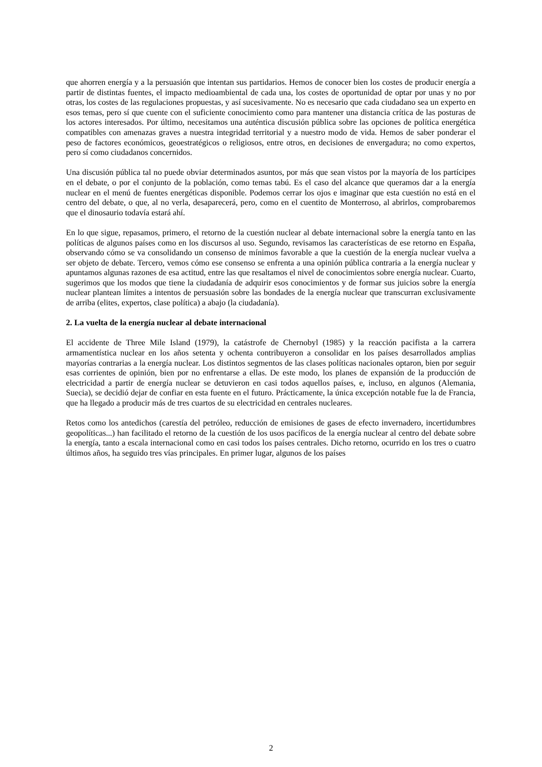que ahorren energía y a la persuasión que intentan sus partidarios. Hemos de conocer bien los costes de producir energía a partir de distintas fuentes, el impacto medioambiental de cada una, los costes de oportunidad de optar por unas y no por otras, los costes de las regulaciones propuestas, y así sucesivamente. No es necesario que cada ciudadano sea un experto en esos temas, pero sí que cuente con el suficiente conocimiento como para mantener una distancia crítica de las posturas de los actores interesados. Por último, necesitamos una auténtica discusión pública sobre las opciones de política energética compatibles con amenazas graves a nuestra integridad territorial y a nuestro modo de vida. Hemos de saber ponderar el peso de factores económicos, geoestratégicos o religiosos, entre otros, en decisiones de envergadura; no como expertos, pero sí como ciudadanos concernidos.
Una discusión pública tal no puede obviar determinados asuntos, por más que sean vistos por la mayoría de los partícipes en el debate, o por el conjunto de la población, como temas tabú. Es el caso del alcance que queramos dar a la energía nuclear en el menú de fuentes energéticas disponible. Podemos cerrar los ojos e imaginar que esta cuestión no está en el centro del debate, o que, al no verla, desaparecerá, pero, como en el cuentito de Monterroso, al abrirlos, comprobaremos que el dinosaurio todavía estará ahí.
En lo que sigue, repasamos, primero, el retorno de la cuestión nuclear al debate internacional sobre la energía tanto en las políticas de algunos países como en los discursos al uso. Segundo, revisamos las características de ese retorno en España, observando cómo se va consolidando un consenso de mínimos favorable a que la cuestión de la energía nuclear vuelva a ser objeto de debate. Tercero, vemos cómo ese consenso se enfrenta a una opinión pública contraria a la energía nuclear y apuntamos algunas razones de esa actitud, entre las que resaltamos el nivel de conocimientos sobre energía nuclear. Cuarto, sugerimos que los modos que tiene la ciudadanía de adquirir esos conocimientos y de formar sus juicios sobre la energía nuclear plantean límites a intentos de persuasión sobre las bondades de la energía nuclear que transcurran exclusivamente de arriba (elites, expertos, clase política) a abajo (la ciudadanía).
2. La vuelta de la energía nuclear al debate internacional
El accidente de Three Mile Island (1979), la catástrofe de Chernobyl (1985) y la reacción pacifista a la carrera armamentística nuclear en los años setenta y ochenta contribuyeron a consolidar en los países desarrollados amplias mayorías contrarias a la energía nuclear. Los distintos segmentos de las clases políticas nacionales optaron, bien por seguir esas corrientes de opinión, bien por no enfrentarse a ellas. De este modo, los planes de expansión de la producción de electricidad a partir de energía nuclear se detuvieron en casi todos aquellos países, e, incluso, en algunos (Alemania, Suecia), se decidió dejar de confiar en esta fuente en el futuro. Prácticamente, la única excepción notable fue la de Francia, que ha llegado a producir más de tres cuartos de su electricidad en centrales nucleares.
Retos como los antedichos (carestía del petróleo, reducción de emisiones de gases de efecto invernadero, incertidumbres geopolíticas...) han facilitado el retorno de la cuestión de los usos pacíficos de la energía nuclear al centro del debate sobre la energía, tanto a escala internacional como en casi todos los países centrales. Dicho retorno, ocurrido en los tres o cuatro últimos años, ha seguido tres vías principales. En primer lugar, algunos de los países
2